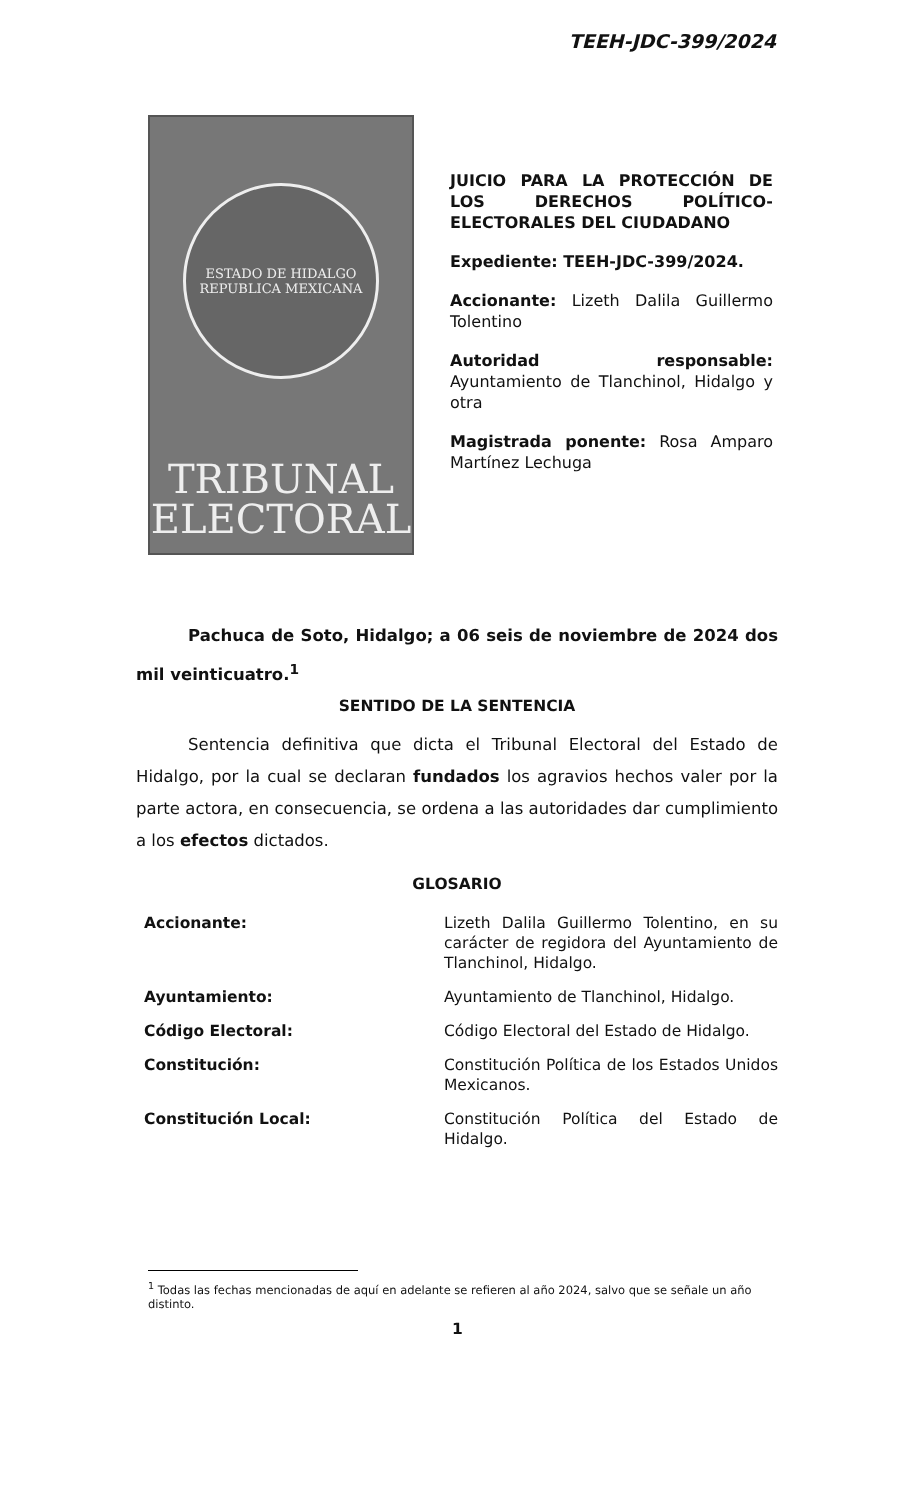TEEH-JDC-399/2024
ESTADO DE HIDALGO
REPUBLICA MEXICANA
TRIBUNAL
ELECTORAL
JUICIO PARA LA PROTECCIÓN DE LOS DERECHOS POLÍTICO-ELECTORALES DEL CIUDADANO
Expediente: TEEH-JDC-399/2024.
Accionante: Lizeth Dalila Guillermo Tolentino
Autoridad responsable: Ayuntamiento de Tlanchinol, Hidalgo y otra
Magistrada ponente: Rosa Amparo Martínez Lechuga
Pachuca de Soto, Hidalgo; a 06 seis de noviembre de 2024 dos mil veinticuatro.<sup>1</sup>
SENTIDO DE LA SENTENCIA
Sentencia definitiva que dicta el Tribunal Electoral del Estado de Hidalgo, por la cual se declaran fundados los agravios hechos valer por la parte actora, en consecuencia, se ordena a las autoridades dar cumplimiento a los efectos dictados.
GLOSARIO
| Accionante: | Lizeth Dalila Guillermo Tolentino, en su carácter de regidora del Ayuntamiento de Tlanchinol, Hidalgo. |
| Ayuntamiento: | Ayuntamiento de Tlanchinol, Hidalgo. |
| Código Electoral: | Código Electoral del Estado de Hidalgo. |
| Constitución: | Constitución Política de los Estados Unidos Mexicanos. |
| Constitución Local: | Constitución Política del Estado de Hidalgo. |
<sup>1</sup> Todas las fechas mencionadas de aquí en adelante se refieren al año 2024, salvo que se señale un año distinto.
1